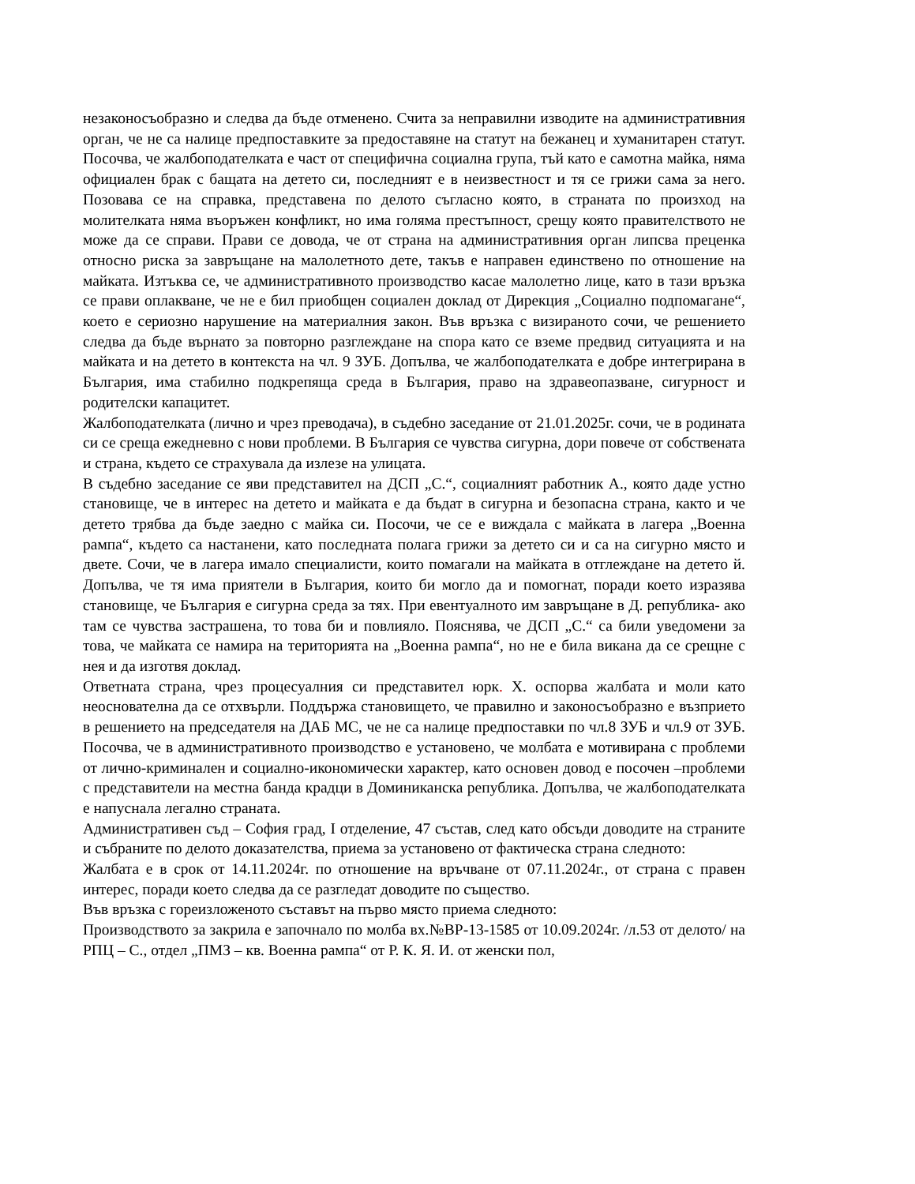незаконосъобразно и следва да бъде отменено. Счита за неправилни изводите на административния орган, че не са налице предпоставките за предоставяне на статут на бежанец и хуманитарен статут. Посочва, че жалбоподателката е част от специфична социална група, тъй като е самотна майка, няма официален брак с бащата на детето си, последният е в неизвестност и тя се грижи сама за него. Позовава се на справка, представена по делото съгласно която, в страната по произход на молителката няма въоръжен конфликт, но има голяма престъпност, срещу която правителството не може да се справи. Прави се довода, че от страна на административния орган липсва преценка относно риска за завръщане на малолетното дете, такъв е направен единствено по отношение на майката. Изтъква се, че административното производство касае малолетно лице, като в тази връзка се прави оплакване, че не е бил приобщен социален доклад от Дирекция „Социално подпомагане“, което е сериозно нарушение на материалния закон. Във връзка с визираното сочи, че решението следва да бъде върнато за повторно разглеждане на спора като се вземе предвид ситуацията и на майката и на детето в контекста на чл. 9 ЗУБ. Допълва, че жалбоподателката е добре интегрирана в България, има стабилно подкрепяща среда в България, право на здравеопазване, сигурност и родителски капацитет.
Жалбоподателката (лично и чрез преводача), в съдебно заседание от 21.01.2025г. сочи, че в родината си се среща ежедневно с нови проблеми. В България се чувства сигурна, дори повече от собствената и страна, където се страхувала да излезе на улицата.
В съдебно заседание се яви представител на ДСП „С.“, социалният работник А., която даде устно становище, че в интерес на детето и майката е да бъдат в сигурна и безопасна страна, както и че детето трябва да бъде заедно с майка си. Посочи, че се е виждала с майката в лагера „Военна рампа“, където са настанени, като последната полага грижи за детето си и са на сигурно място и двете. Сочи, че в лагера имало специалисти, които помагали на майката в отглеждане на детето й. Допълва, че тя има приятели в България, които би могло да и помогнат, поради което изразява становище, че България е сигурна среда за тях. При евентуалното им завръщане в Д. република- ако там се чувства застрашена, то това би и повлияло. Пояснява, че ДСП „С.“ са били уведомени за това, че майката се намира на територията на „Военна рампа“, но не е била викана да се срещне с нея и да изготвя доклад.
Ответната страна, чрез процесуалния си представител юрк. Х. оспорва жалбата и моли като неоснователна да се отхвърли. Поддържа становището, че правилно и законосъобразно е възприето в решението на председателя на ДАБ МС, че не са налице предпоставки по чл.8 ЗУБ и чл.9 от ЗУБ. Посочва, че в административното производство е установено, че молбата е мотивирана с проблеми от лично-криминален и социално-икономически характер, като основен довод е посочен –проблеми с представители на местна банда крадци в Доминиканска република. Допълва, че жалбоподателката е напуснала легално страната.
Административен съд – София град, I отделение, 47 състав, след като обсъди доводите на страните и събраните по делото доказателства, приема за установено от фактическа страна следното:
Жалбата е в срок от 14.11.2024г. по отношение на връчване от 07.11.2024г., от страна с правен интерес, поради което следва да се разгледат доводите по същество.
Във връзка с гореизложеното съставът на първо място приема следното:
Производството за закрила е започнало по молба вх.№ВР-13-1585 от 10.09.2024г. /л.53 от делото/ на РПЦ – С., отдел „ПМЗ – кв. Военна рампа“ от Р. К. Я. И. от женски пол,